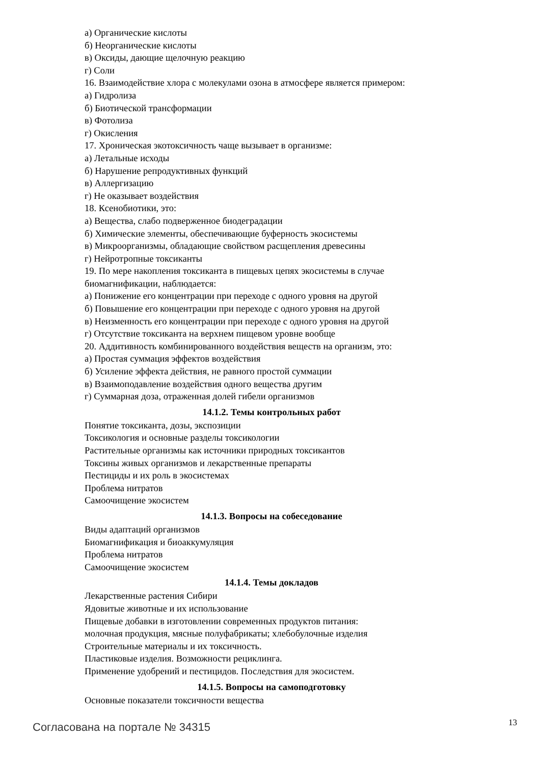а) Органические кислоты
б) Неорганические кислоты
в) Оксиды, дающие щелочную реакцию
г) Соли
16. Взаимодействие хлора с молекулами озона в атмосфере является примером:
а) Гидролиза
б) Биотической трансформации
в) Фотолиза
г) Окисления
17. Хроническая экотоксичность чаще вызывает в организме:
а) Летальные исходы
б) Нарушение репродуктивных функций
в) Аллергизацию
г) Не оказывает воздействия
18. Ксенобиотики, это:
а) Вещества, слабо подверженное биодеградации
б) Химические элементы, обеспечивающие буферность экосистемы
в) Микроорганизмы, обладающие свойством расщепления древесины
г) Нейротропные токсиканты
19. По мере накопления токсиканта в пищевых цепях экосистемы в случае биомагнификации, наблюдается:
а) Понижение его концентрации при переходе с одного уровня на другой
б) Повышение его концентрации при переходе с одного уровня на другой
в) Неизменность его концентрации при переходе с одного уровня на другой
г) Отсутствие токсиканта на верхнем пищевом уровне вообще
20. Аддитивность комбинированного воздействия веществ на организм, это:
а) Простая суммация эффектов воздействия
б) Усиление эффекта действия, не равного простой суммации
в) Взаимоподавление воздействия одного вещества другим
г) Суммарная доза, отраженная долей гибели организмов
14.1.2. Темы контрольных работ
Понятие токсиканта, дозы, экспозиции
Токсикология и основные разделы токсикологии
Растительные организмы как источники природных токсикантов
Токсины живых организмов и лекарственные препараты
Пестициды и их роль в экосистемах
Проблема нитратов
Самоочищение экосистем
14.1.3. Вопросы на собеседование
Виды адаптаций организмов
Биомагнификация и биоаккумуляция
Проблема нитратов
Самоочищение экосистем
14.1.4. Темы докладов
Лекарственные растения Сибири
Ядовитые животные и их использование
Пищевые добавки в изготовлении современных продуктов питания:
молочная продукция, мясные полуфабрикаты; хлебобулочные изделия
Строительные материалы и их токсичность.
Пластиковые изделия. Возможности рециклинга.
Применение удобрений и пестицидов. Последствия для экосистем.
14.1.5. Вопросы на самоподготовку
Основные показатели токсичности вещества
Согласована на портале № 34315 13